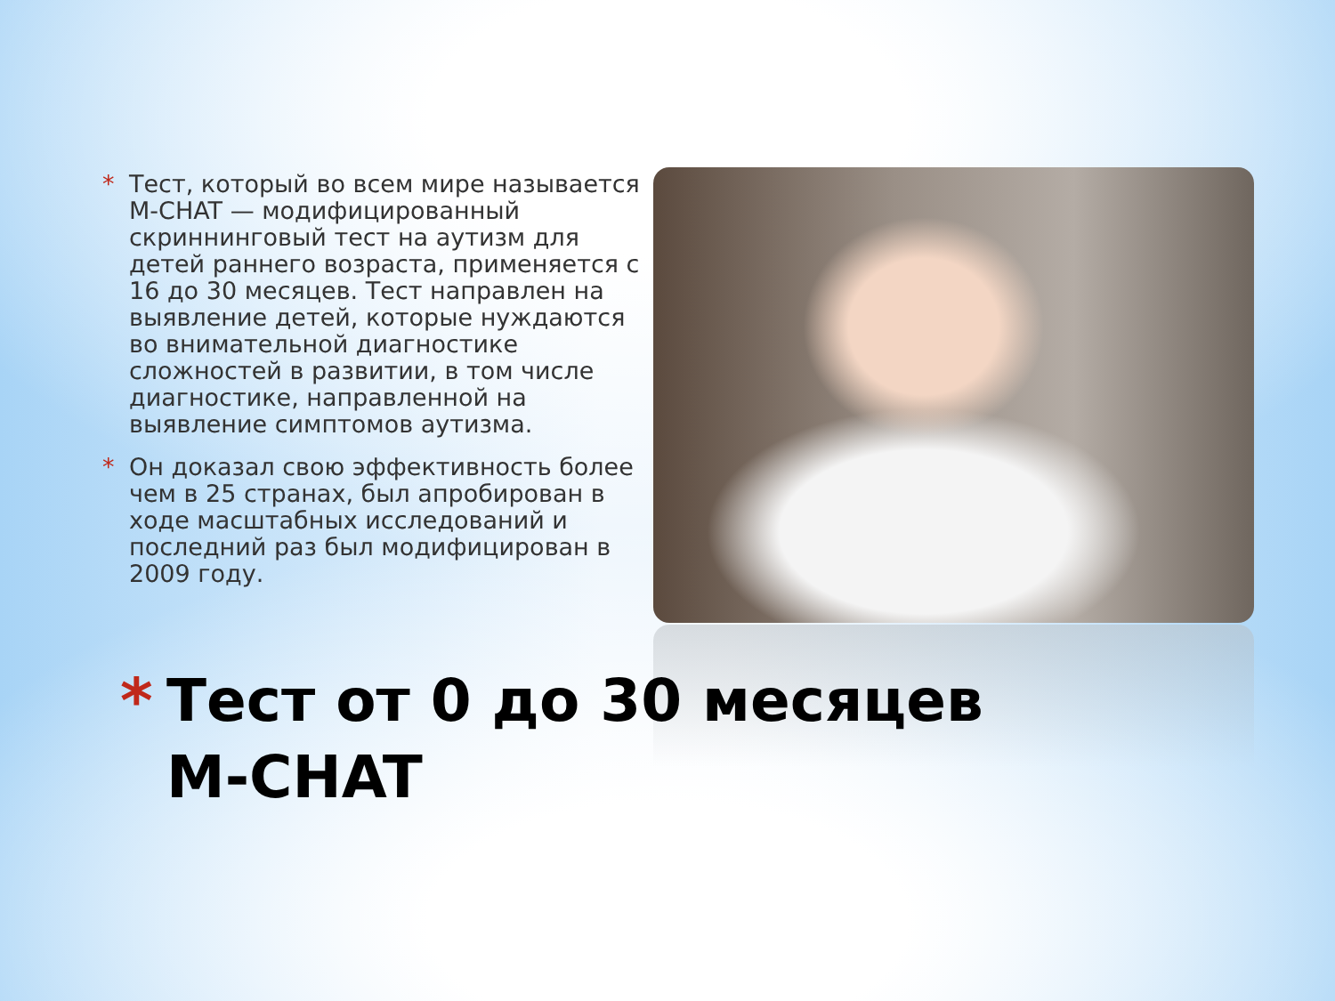* Тест, который во всем мире называется M-CHAT — модифицированный скриннинговый тест на аутизм для детей раннего возраста, применяется с 16 до 30 месяцев. Тест направлен на выявление детей, которые нуждаются во внимательной диагностике сложностей в развитии, в том числе диагностике, направленной на выявление симптомов аутизма.
* Он доказал свою эффективность более чем в 25 странах, был апробирован в ходе масштабных исследований и последний раз был модифицирован в 2009 году.
* Тест от 0 до 30 месяцев
M-CHAT